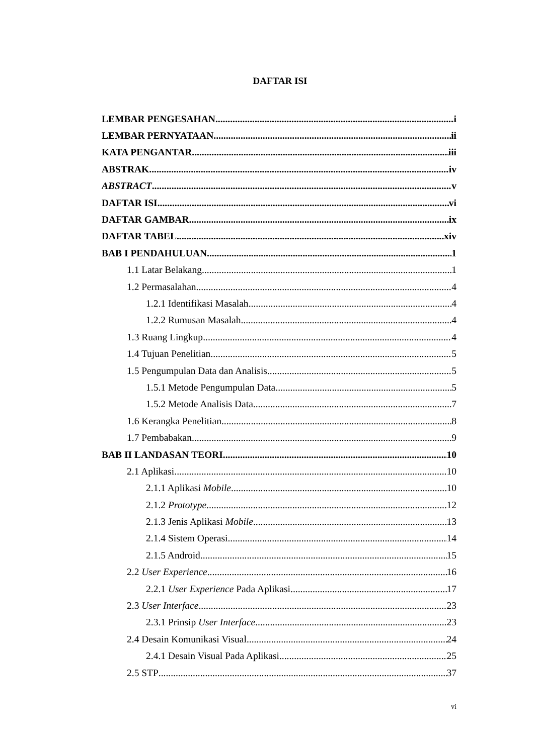DAFTAR ISI
LEMBAR PENGESAHAN i
LEMBAR PERNYATAAN ii
KATA PENGANTAR iii
ABSTRAK iv
ABSTRACT v
DAFTAR ISI vi
DAFTAR GAMBAR ix
DAFTAR TABEL xiv
BAB I PENDAHULUAN 1
1.1 Latar Belakang 1
1.2 Permasalahan 4
1.2.1 Identifikasi Masalah 4
1.2.2 Rumusan Masalah 4
1.3 Ruang Lingkup 4
1.4 Tujuan Penelitian 5
1.5 Pengumpulan Data dan Analisis 5
1.5.1 Metode Pengumpulan Data 5
1.5.2 Metode Analisis Data 7
1.6 Kerangka Penelitian 8
1.7 Pembabakan 9
BAB II LANDASAN TEORI 10
2.1 Aplikasi 10
2.1.1 Aplikasi Mobile 10
2.1.2 Prototype 12
2.1.3 Jenis Aplikasi Mobile 13
2.1.4 Sistem Operasi 14
2.1.5 Android 15
2.2 User Experience 16
2.2.1 User Experience Pada Aplikasi 17
2.3 User Interface 23
2.3.1 Prinsip User Interface 23
2.4 Desain Komunikasi Visual 24
2.4.1 Desain Visual Pada Aplikasi 25
2.5 STP 37
vi